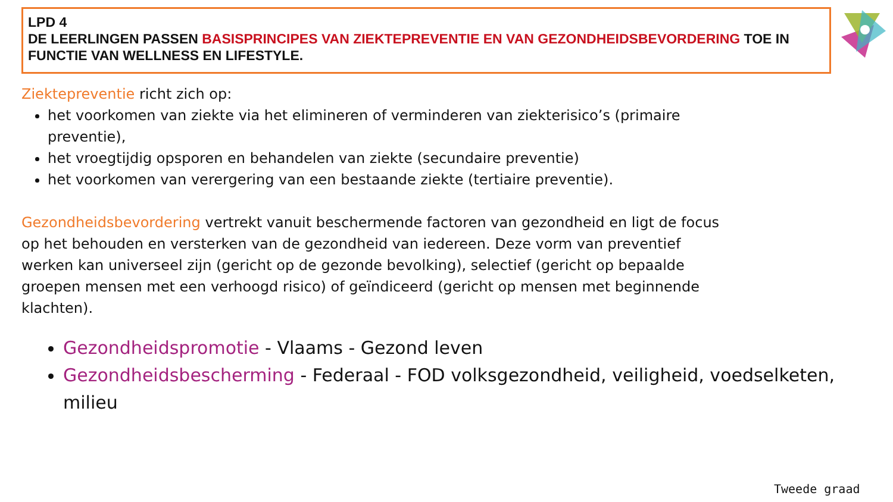LPD 4
DE LEERLINGEN PASSEN BASISPRINCIPES VAN ZIEKTEPREVENTIE EN VAN GEZONDHEIDSBEVORDERING TOE IN FUNCTIE VAN WELLNESS EN LIFESTYLE.
Ziektepreventie richt zich op:
het voorkomen van ziekte via het elimineren of verminderen van ziekterisico’s (primaire preventie),
het vroegtijdig opsporen en behandelen van ziekte (secundaire preventie)
het voorkomen van verergering van een bestaande ziekte (tertiaire preventie).
Gezondheidsbevordering vertrekt vanuit beschermende factoren van gezondheid en ligt de focus op het behouden en versterken van de gezondheid van iedereen. Deze vorm van preventief werken kan universeel zijn (gericht op de gezonde bevolking), selectief (gericht op bepaalde groepen mensen met een verhoogd risico) of geïndiceerd (gericht op mensen met beginnende klachten).
Gezondheidspromotie - Vlaams - Gezond leven
Gezondheidsbescherming - Federaal - FOD volksgezondheid, veiligheid, voedselketen, milieu
Tweede graad